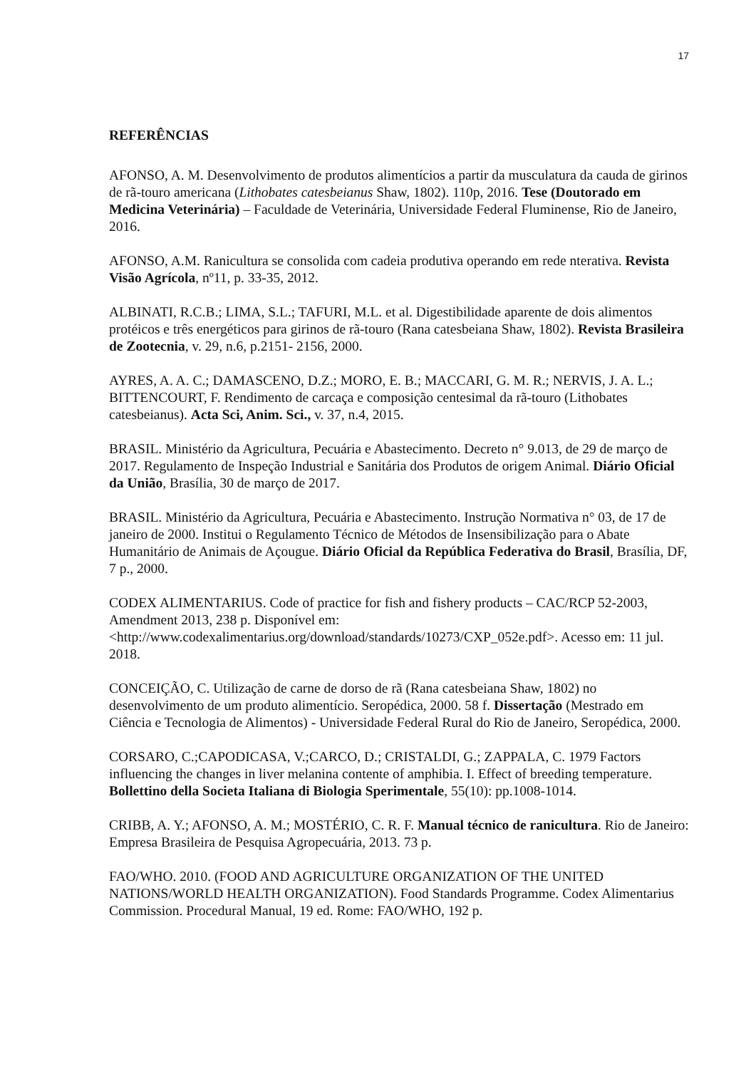17
REFERÊNCIAS
AFONSO, A. M. Desenvolvimento de produtos alimentícios a partir da musculatura da cauda de girinos de rã-touro americana (Lithobates catesbeianus Shaw, 1802). 110p, 2016. Tese (Doutorado em Medicina Veterinária) – Faculdade de Veterinária, Universidade Federal Fluminense, Rio de Janeiro, 2016.
AFONSO, A.M. Ranicultura se consolida com cadeia produtiva operando em rede nterativa. Revista Visão Agrícola, nº11, p. 33-35, 2012.
ALBINATI, R.C.B.; LIMA, S.L.; TAFURI, M.L. et al. Digestibilidade aparente de dois alimentos protéicos e três energéticos para girinos de rã-touro (Rana catesbeiana Shaw, 1802). Revista Brasileira de Zootecnia, v. 29, n.6, p.2151- 2156, 2000.
AYRES, A. A. C.; DAMASCENO, D.Z.; MORO, E. B.; MACCARI, G. M. R.; NERVIS, J. A. L.; BITTENCOURT, F. Rendimento de carcaça e composição centesimal da rã-touro (Lithobates catesbeianus). Acta Sci, Anim. Sci., v. 37, n.4, 2015.
BRASIL. Ministério da Agricultura, Pecuária e Abastecimento. Decreto n° 9.013, de 29 de março de 2017. Regulamento de Inspeção Industrial e Sanitária dos Produtos de origem Animal. Diário Oficial da União, Brasília, 30 de março de 2017.
BRASIL. Ministério da Agricultura, Pecuária e Abastecimento. Instrução Normativa n° 03, de 17 de janeiro de 2000. Institui o Regulamento Técnico de Métodos de Insensibilização para o Abate Humanitário de Animais de Açougue. Diário Oficial da República Federativa do Brasil, Brasília, DF, 7 p., 2000.
CODEX ALIMENTARIUS. Code of practice for fish and fishery products – CAC/RCP 52-2003, Amendment 2013, 238 p. Disponível em: <http://www.codexalimentarius.org/download/standards/10273/CXP_052e.pdf>. Acesso em: 11 jul. 2018.
CONCEIÇÃO, C. Utilização de carne de dorso de rã (Rana catesbeiana Shaw, 1802) no desenvolvimento de um produto alimentício. Seropédica, 2000. 58 f. Dissertação (Mestrado em Ciência e Tecnologia de Alimentos) - Universidade Federal Rural do Rio de Janeiro, Seropédica, 2000.
CORSARO, C.;CAPODICASA, V.;CARCO, D.; CRISTALDI, G.; ZAPPALA, C. 1979 Factors influencing the changes in liver melanina contente of amphibia. I. Effect of breeding temperature. Bollettino della Societa Italiana di Biologia Sperimentale, 55(10): pp.1008-1014.
CRIBB, A. Y.; AFONSO, A. M.; MOSTÉRIO, C. R. F. Manual técnico de ranicultura. Rio de Janeiro: Empresa Brasileira de Pesquisa Agropecuária, 2013. 73 p.
FAO/WHO. 2010. (FOOD AND AGRICULTURE ORGANIZATION OF THE UNITED NATIONS/WORLD HEALTH ORGANIZATION). Food Standards Programme. Codex Alimentarius Commission. Procedural Manual, 19 ed. Rome: FAO/WHO, 192 p.